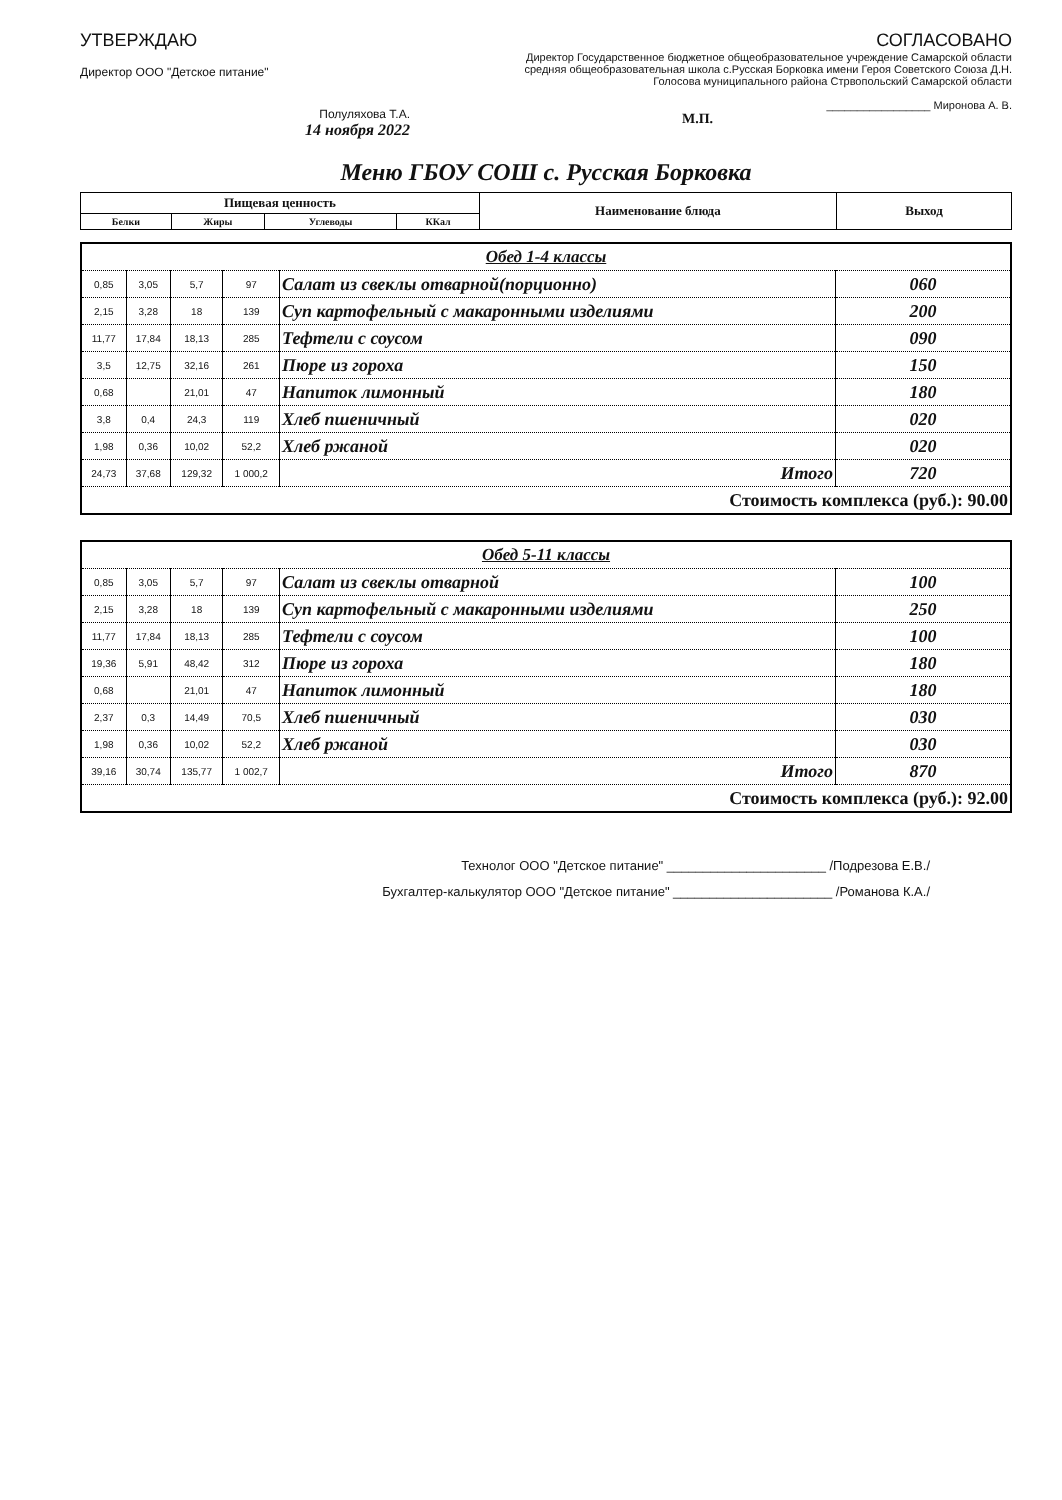УТВЕРЖДАЮ
Директор ООО "Детское питание"
Полуляхова Т.А.
14 ноября 2022
СОГЛАСОВАНО
Директор Государственное бюджетное общеобразовательное учреждение Самарской области средняя общеобразовательная школа с.Русская Борковка имени Героя Советского Союза Д.Н. Голосова муниципального района Стрвопольский Самарской области
_________________ Миронова А. В.
М.П.
Меню ГБОУ СОШ с. Русская Борковка
| Пищевая ценность | | | | Наименование блюда | Выход |
| --- | --- | --- | --- | --- | --- |
| Белки | Жиры | Углеводы | ККал | | |
| Обед 1-4 классы | | | | | |
| 0,85 | 3,05 | 5,7 | 97 | Салат из свеклы отварной(порционно) | 060 |
| 2,15 | 3,28 | 18 | 139 | Суп картофельный с макаронными изделиями | 200 |
| 11,77 | 17,84 | 18,13 | 285 | Тефтели с соусом | 090 |
| 3,5 | 12,75 | 32,16 | 261 | Пюре из гороха | 150 |
| 0,68 | | 21,01 | 47 | Напиток лимонный | 180 |
| 3,8 | 0,4 | 24,3 | 119 | Хлеб пшеничный | 020 |
| 1,98 | 0,36 | 10,02 | 52,2 | Хлеб ржаной | 020 |
| 24,73 | 37,68 | 129,32 | 1 000,2 | Итого | 720 |
| Стоимость комплекса (руб.): 90.00 | | | | | |
| Обед 5-11 классы | | | | | |
| 0,85 | 3,05 | 5,7 | 97 | Салат из свеклы отварной | 100 |
| 2,15 | 3,28 | 18 | 139 | Суп картофельный с макаронными изделиями | 250 |
| 11,77 | 17,84 | 18,13 | 285 | Тефтели с соусом | 100 |
| 19,36 | 5,91 | 48,42 | 312 | Пюре из гороха | 180 |
| 0,68 | | 21,01 | 47 | Напиток лимонный | 180 |
| 2,37 | 0,3 | 14,49 | 70,5 | Хлеб пшеничный | 030 |
| 1,98 | 0,36 | 10,02 | 52,2 | Хлеб ржаной | 030 |
| 39,16 | 30,74 | 135,77 | 1 002,7 | Итого | 870 |
| Стоимость комплекса (руб.): 92.00 | | | | | |
Технолог ООО "Детское питание" ______________________ /Подрезова Е.В./
Бухгалтер-калькулятор ООО "Детское питание" ______________________ /Романова К.А./